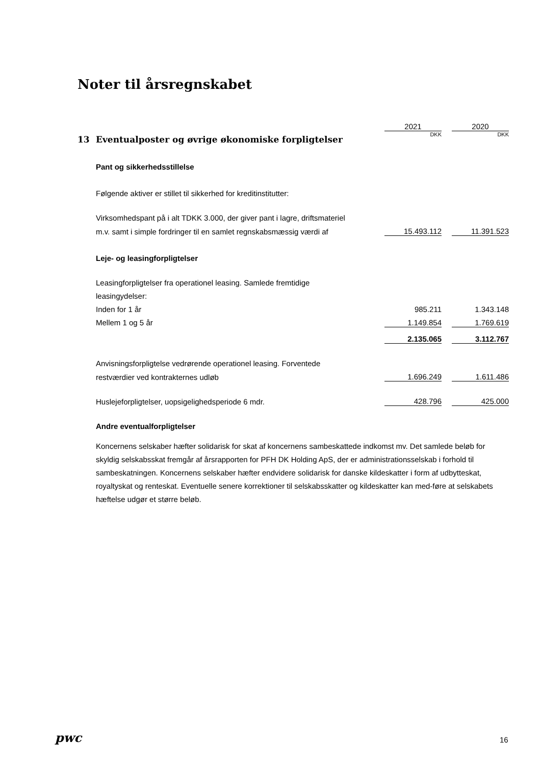Noter til årsregnskabet
| | | 2021 | | 2020 |
| 13 | Eventualposter og øvrige økonomiske forpligtelser | DKK | | DKK |
| | Pant og sikkerhedsstillelse | | | |
| | Følgende aktiver er stillet til sikkerhed for kreditinstitutter: | | | |
| | Virksomhedspant på i alt TDKK 3.000, der giver pant i lagre, driftsmateriel | | | |
| | m.v. samt i simple fordringer til en samlet regnskabsmæssig værdi af | 15.493.112 | | 11.391.523 |
| | Leje- og leasingforpligtelser | | | |
| | Leasingforpligtelser fra operationel leasing. Samlede fremtidige | | | |
| | leasingydelser: | | | |
| | Inden for 1 år | 985.211 | | 1.343.148 |
| | Mellem 1 og 5 år | 1.149.854 | | 1.769.619 |
| | | 2.135.065 | | 3.112.767 |
| | Anvisningsforpligtelse vedrørende operationel leasing. Forventede | | | |
| | restværdier ved kontrakternes udløb | 1.696.249 | | 1.611.486 |
| | Huslejeforpligtelser, uopsigelighedsperiode 6 mdr. | 428.796 | | 425.000 |
| | Andre eventualforpligtelser | | | |
Koncernens selskaber hæfter solidarisk for skat af koncernens sambeskattede indkomst mv. Det samlede beløb for skyldig selskabsskat fremgår af årsrapporten for PFH DK Holding ApS, der er administrationsselskab i forhold til sambeskatningen. Koncernens selskaber hæfter endvidere solidarisk for danske kildeskatter i form af udbytteskat, royaltyskat og renteskat. Eventuelle senere korrektioner til selskabsskatter og kildeskatter kan med-føre at selskabets hæftelse udgør et større beløb.
pwc 16